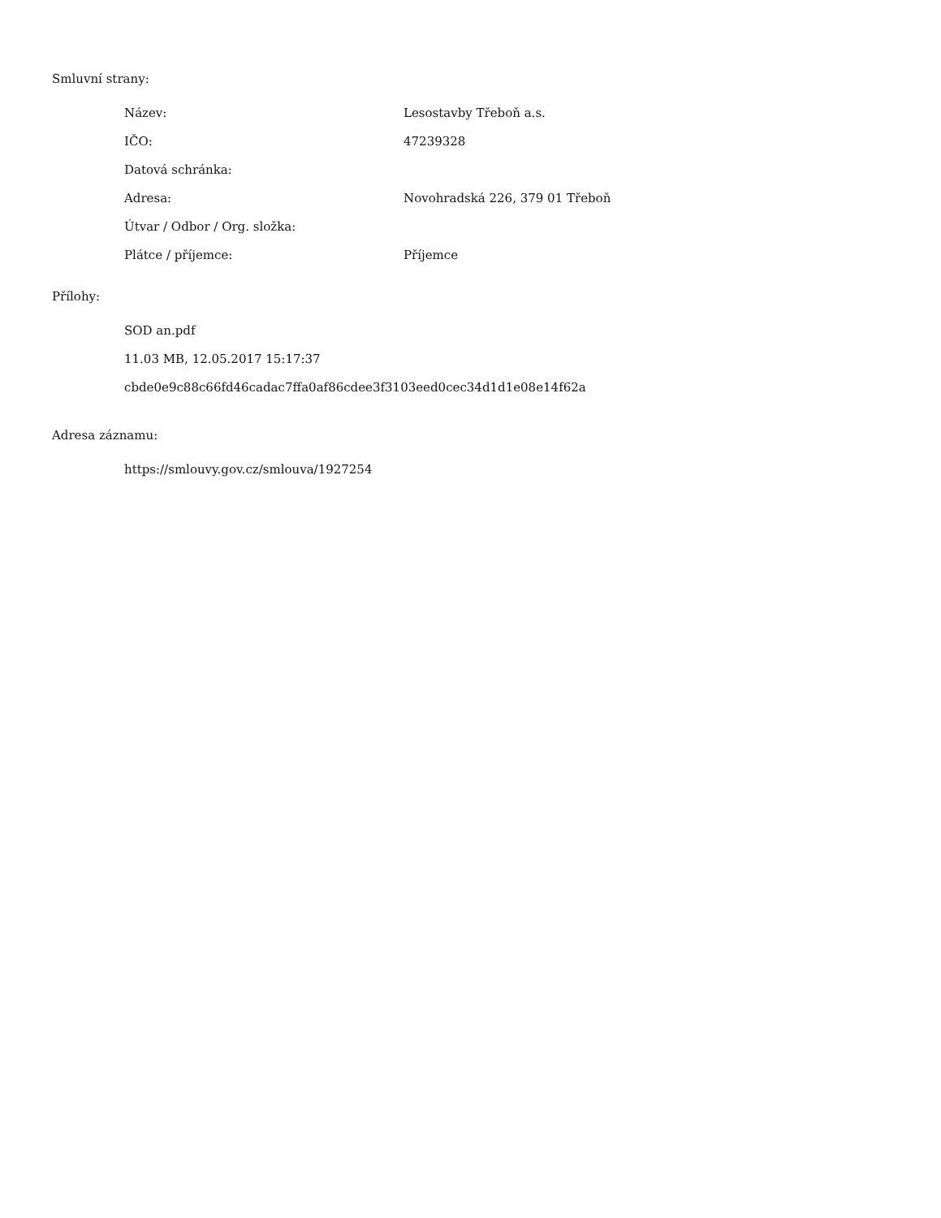Smluvní strany:
| Název: | Lesostavby Třeboň a.s. |
| IČO: | 47239328 |
| Datová schránka: | |
| Adresa: | Novohradská 226, 379 01 Třeboň |
| Útvar / Odbor / Org. složka: | |
| Plátce / příjemce: | Příjemce |
Přílohy:
SOD an.pdf
11.03 MB, 12.05.2017 15:17:37
cbde0e9c88c66fd46cadac7ffa0af86cdee3f3103eed0cec34d1d1e08e14f62a
Adresa záznamu:
https://smlouvy.gov.cz/smlouva/1927254